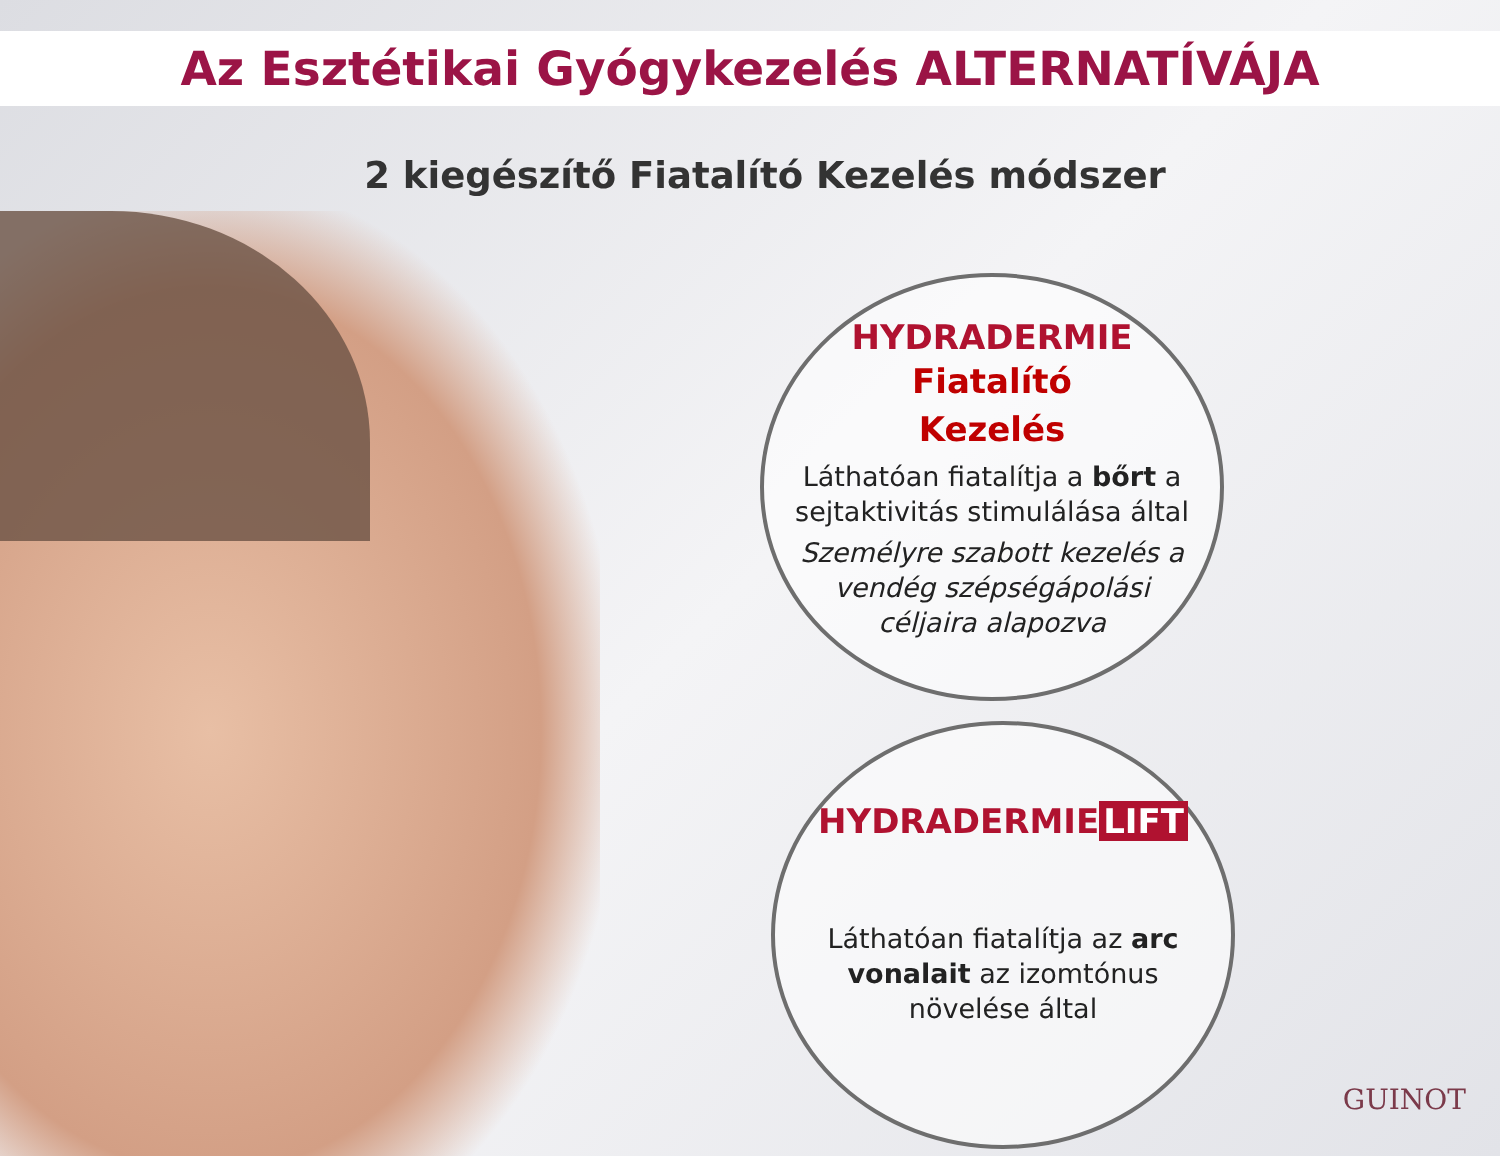Az Esztétikai Gyógykezelés ALTERNATÍVÁJA
2 kiegészítő Fiatalító Kezelés módszer
HYDRADERMIE
Fiatalító
Kezelés
Láthatóan fiatalítja a bőrt a sejtaktivitás stimulálása által
Személyre szabott kezelés a vendég szépségápolási céljaira alapozva
HYDRADERMIE LIFT
Láthatóan fiatalítja az arc vonalait az izomtónus növelése által
GUINOT